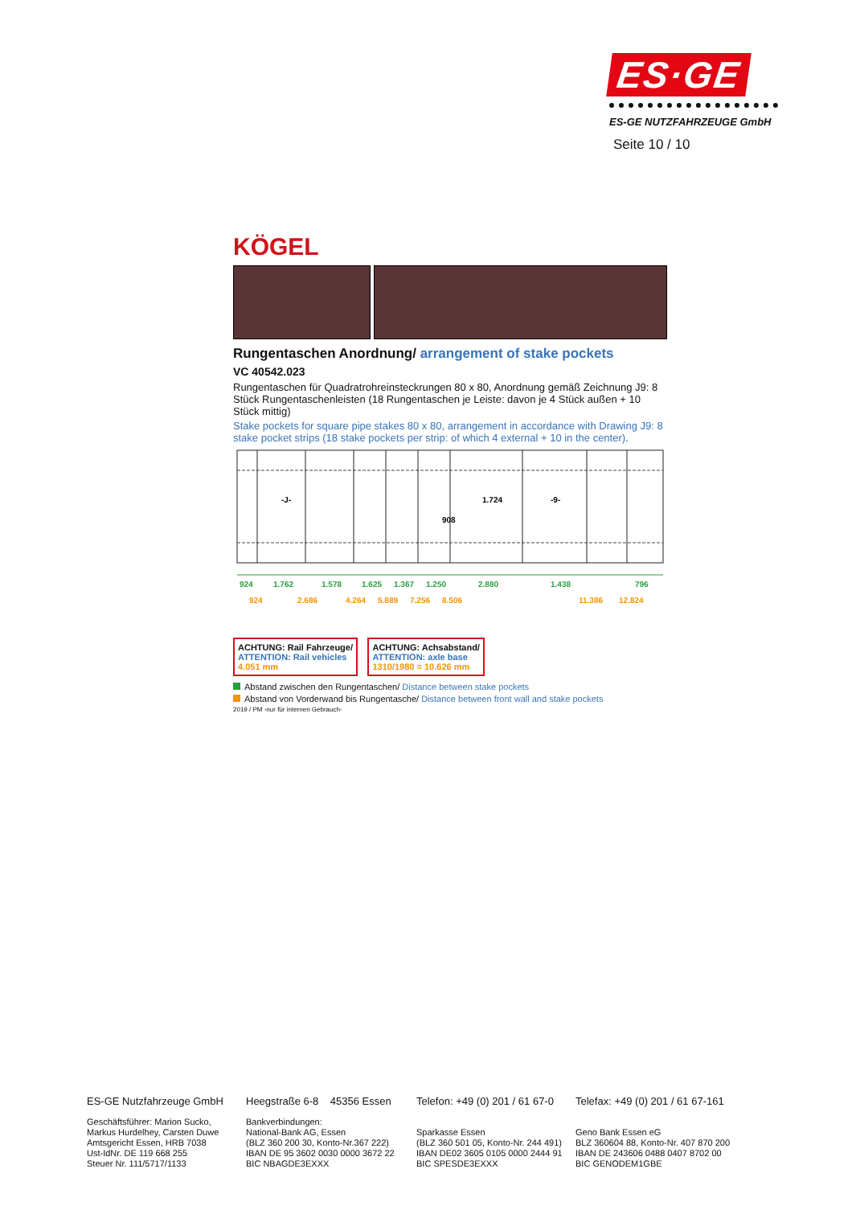ES·GE
ES-GE NUTZFAHRZEUGE GmbH
Seite 10 / 10
KÖGEL
Rungentaschen Anordnung/ arrangement of stake pockets
VC 40542.023
Rungentaschen für Quadratrohreinsteckrungen 80 x 80, Anordnung gemäß Zeichnung J9: 8 Stück Rungentaschenleisten (18 Rungentaschen je Leiste: davon je 4 Stück außen + 10 Stück mittig)
Stake pockets for square pipe stakes 80 x 80, arrangement in accordance with Drawing J9: 8 stake pocket strips (18 stake pockets per strip: of which 4 external + 10 in the center).
-J-
1.724
908
-9-
924
1.762
1.578
1.625
1.367
1.250
2.880
1.438
796
924
2.686
4.264
5.889
7.256
8.506
11.386
12.824
ACHTUNG: Rail Fahrzeuge/
ATTENTION: Rail vehicles
4.051 mm
ACHTUNG: Achsabstand/
ATTENTION: axle base
1310/1980 = 10.626 mm
Abstand zwischen den Rungentaschen/ Distance between stake pockets
Abstand von Vorderwand bis Rungentasche/ Distance between front wall and stake pockets
2019 / PM -nur für internen Gebrauch-
ES-GE Nutzfahrzeuge GmbH
Geschäftsführer: Marion Sucko,
Markus Hurdelhey, Carsten Duwe
Amtsgericht Essen, HRB 7038
Ust-IdNr. DE 119 668 255
Steuer Nr. 111/5717/1133
Heegstraße 6-8 45356 Essen
Bankverbindungen:
National-Bank AG, Essen
(BLZ 360 200 30, Konto-Nr.367 222)
IBAN DE 95 3602 0030 0000 3672 22
BIC NBAGDE3EXXX
Telefon: +49 (0) 201 / 61 67-0
Sparkasse Essen
(BLZ 360 501 05, Konto-Nr. 244 491)
IBAN DE02 3605 0105 0000 2444 91
BIC SPESDE3EXXX
Telefax: +49 (0) 201 / 61 67-161
Geno Bank Essen eG
BLZ 360604 88, Konto-Nr. 407 870 200
IBAN DE 243606 0488 0407 8702 00
BIC GENODEM1GBE